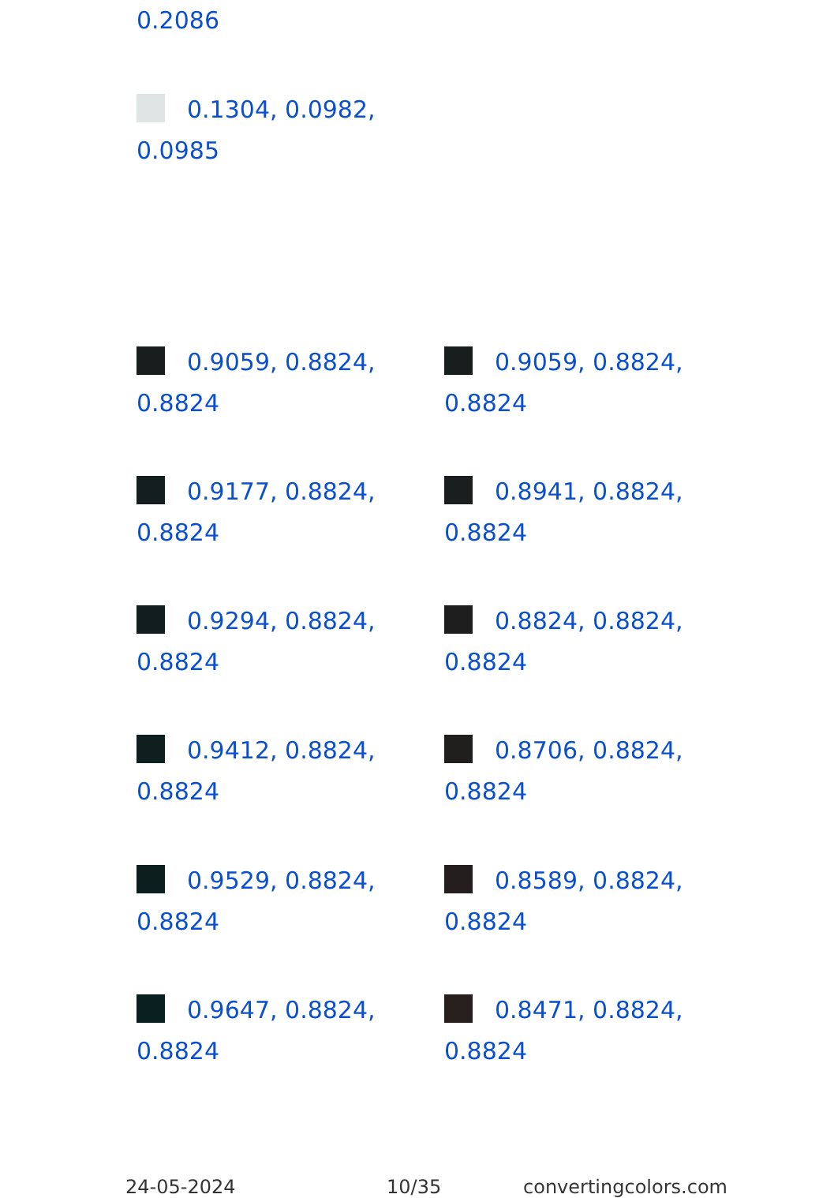0.2086
0.1304, 0.0982, 0.0985
0.9059, 0.8824, 0.8824
0.9059, 0.8824, 0.8824
0.9177, 0.8824, 0.8824
0.8941, 0.8824, 0.8824
0.9294, 0.8824, 0.8824
0.8824, 0.8824, 0.8824
0.9412, 0.8824, 0.8824
0.8706, 0.8824, 0.8824
0.9529, 0.8824, 0.8824
0.8589, 0.8824, 0.8824
0.9647, 0.8824, 0.8824
0.8471, 0.8824, 0.8824
24-05-2024 10/35 convertingcolors.com